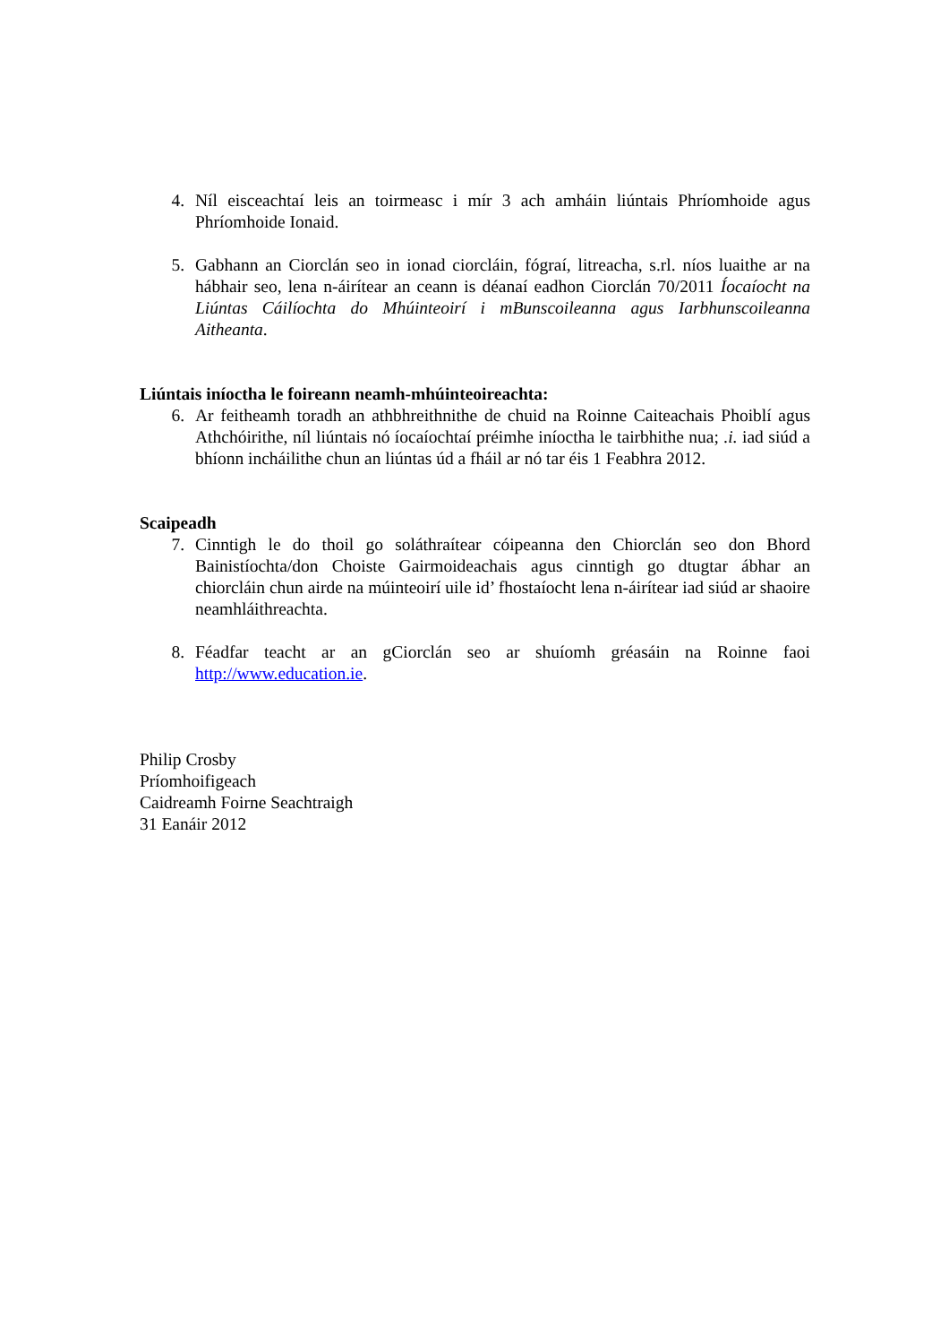4. Níl eisceachtaí leis an toirmeasc i mír 3 ach amháin liúntais Phríomhoide agus Phríomhoide Ionaid.
5. Gabhann an Ciorclán seo in ionad ciorcláin, fógraí, litreacha, s.rl. níos luaithe ar na hábhair seo, lena n-áirítear an ceann is déanaí eadhon Ciorclán 70/2011 Íocaíocht na Liúntas Cáilíochta do Mhúinteoirí i mBunscoileanna agus Iarbhunscoileanna Aitheanta.
Liúntais iníoctha le foireann neamh-mhúinteoireachta:
6. Ar feitheamh toradh an athbhreithnithe de chuid na Roinne Caiteachais Phoiblí agus Athchóirithe, níl liúntais nó íocaíochtaí préimhe iníoctha le tairbhithe nua; .i. iad siúd a bhíonn incháilithe chun an liúntas úd a fháil ar nó tar éis 1 Feabhra 2012.
Scaipeadh
7. Cinntigh le do thoil go soláthraítear cóipeanna den Chiorclán seo don Bhord Bainistíochta/don Choiste Gairmoideachais agus cinntigh go dtugtar ábhar an chiorcláin chun airde na múinteoirí uile id’ fhostaíocht lena n-áirítear iad siúd ar shaoire neamhláithreachta.
8. Féadfar teacht ar an gCiorclán seo ar shuíomh gréasáin na Roinne faoi http://www.education.ie.
Philip Crosby
Príomhoifigeach
Caidreamh Foirne Seachtraigh
31 Eanáir 2012